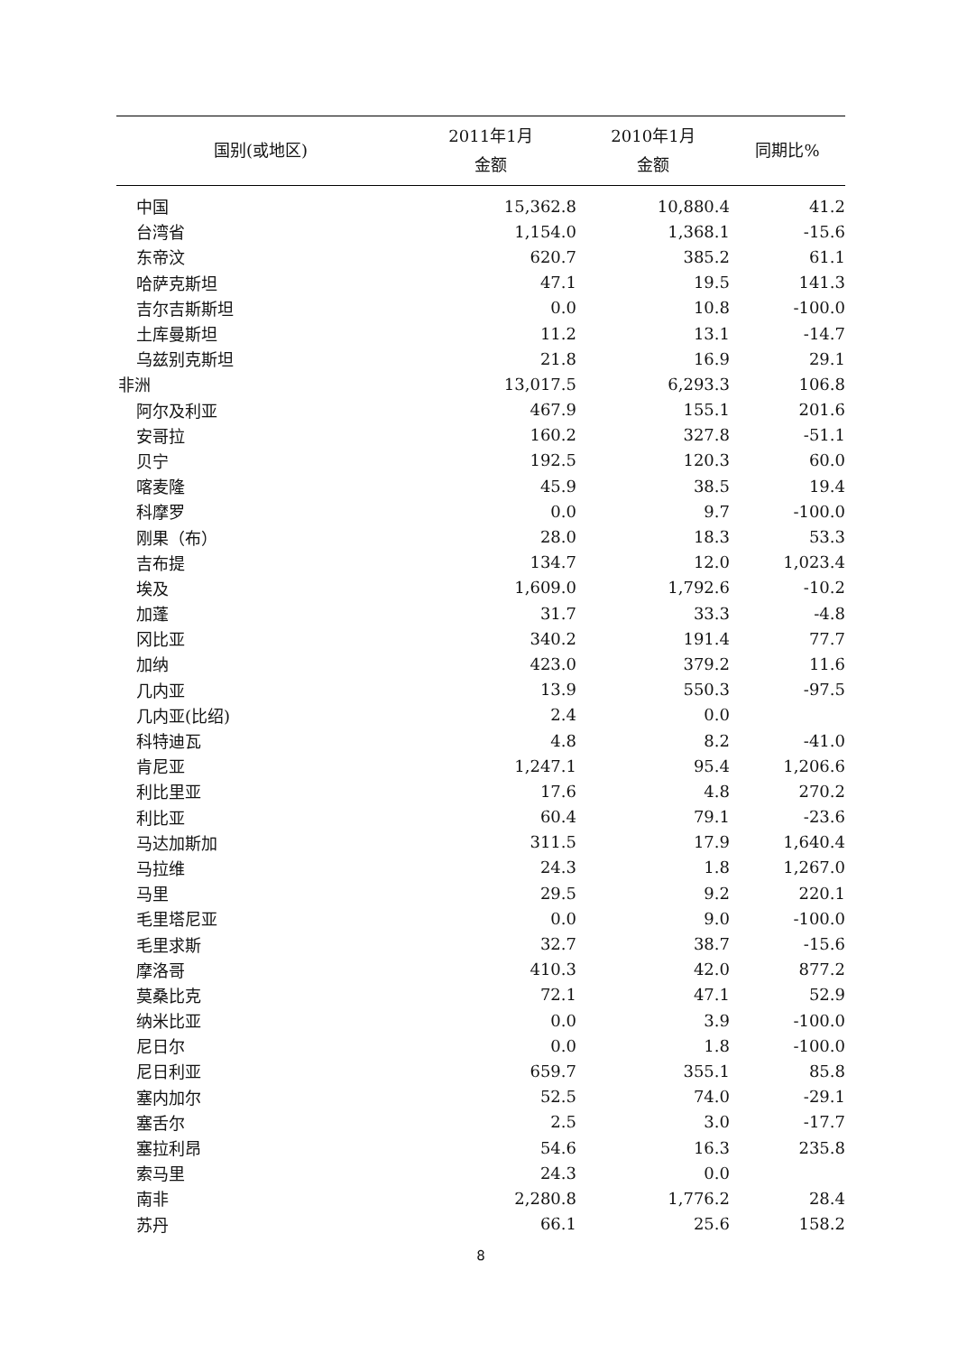| 国别(或地区) | 2011年1月 金额 | 2010年1月 金额 | 同期比% |
| --- | --- | --- | --- |
| 中国 | 15,362.8 | 10,880.4 | 41.2 |
| 台湾省 | 1,154.0 | 1,368.1 | -15.6 |
| 东帝汶 | 620.7 | 385.2 | 61.1 |
| 哈萨克斯坦 | 47.1 | 19.5 | 141.3 |
| 吉尔吉斯斯坦 | 0.0 | 10.8 | -100.0 |
| 土库曼斯坦 | 11.2 | 13.1 | -14.7 |
| 乌兹别克斯坦 | 21.8 | 16.9 | 29.1 |
| 非洲 | 13,017.5 | 6,293.3 | 106.8 |
| 阿尔及利亚 | 467.9 | 155.1 | 201.6 |
| 安哥拉 | 160.2 | 327.8 | -51.1 |
| 贝宁 | 192.5 | 120.3 | 60.0 |
| 喀麦隆 | 45.9 | 38.5 | 19.4 |
| 科摩罗 | 0.0 | 9.7 | -100.0 |
| 刚果（布） | 28.0 | 18.3 | 53.3 |
| 吉布提 | 134.7 | 12.0 | 1,023.4 |
| 埃及 | 1,609.0 | 1,792.6 | -10.2 |
| 加蓬 | 31.7 | 33.3 | -4.8 |
| 冈比亚 | 340.2 | 191.4 | 77.7 |
| 加纳 | 423.0 | 379.2 | 11.6 |
| 几内亚 | 13.9 | 550.3 | -97.5 |
| 几内亚(比绍) | 2.4 | 0.0 | |
| 科特迪瓦 | 4.8 | 8.2 | -41.0 |
| 肯尼亚 | 1,247.1 | 95.4 | 1,206.6 |
| 利比里亚 | 17.6 | 4.8 | 270.2 |
| 利比亚 | 60.4 | 79.1 | -23.6 |
| 马达加斯加 | 311.5 | 17.9 | 1,640.4 |
| 马拉维 | 24.3 | 1.8 | 1,267.0 |
| 马里 | 29.5 | 9.2 | 220.1 |
| 毛里塔尼亚 | 0.0 | 9.0 | -100.0 |
| 毛里求斯 | 32.7 | 38.7 | -15.6 |
| 摩洛哥 | 410.3 | 42.0 | 877.2 |
| 莫桑比克 | 72.1 | 47.1 | 52.9 |
| 纳米比亚 | 0.0 | 3.9 | -100.0 |
| 尼日尔 | 0.0 | 1.8 | -100.0 |
| 尼日利亚 | 659.7 | 355.1 | 85.8 |
| 塞内加尔 | 52.5 | 74.0 | -29.1 |
| 塞舌尔 | 2.5 | 3.0 | -17.7 |
| 塞拉利昂 | 54.6 | 16.3 | 235.8 |
| 索马里 | 24.3 | 0.0 | |
| 南非 | 2,280.8 | 1,776.2 | 28.4 |
| 苏丹 | 66.1 | 25.6 | 158.2 |
8